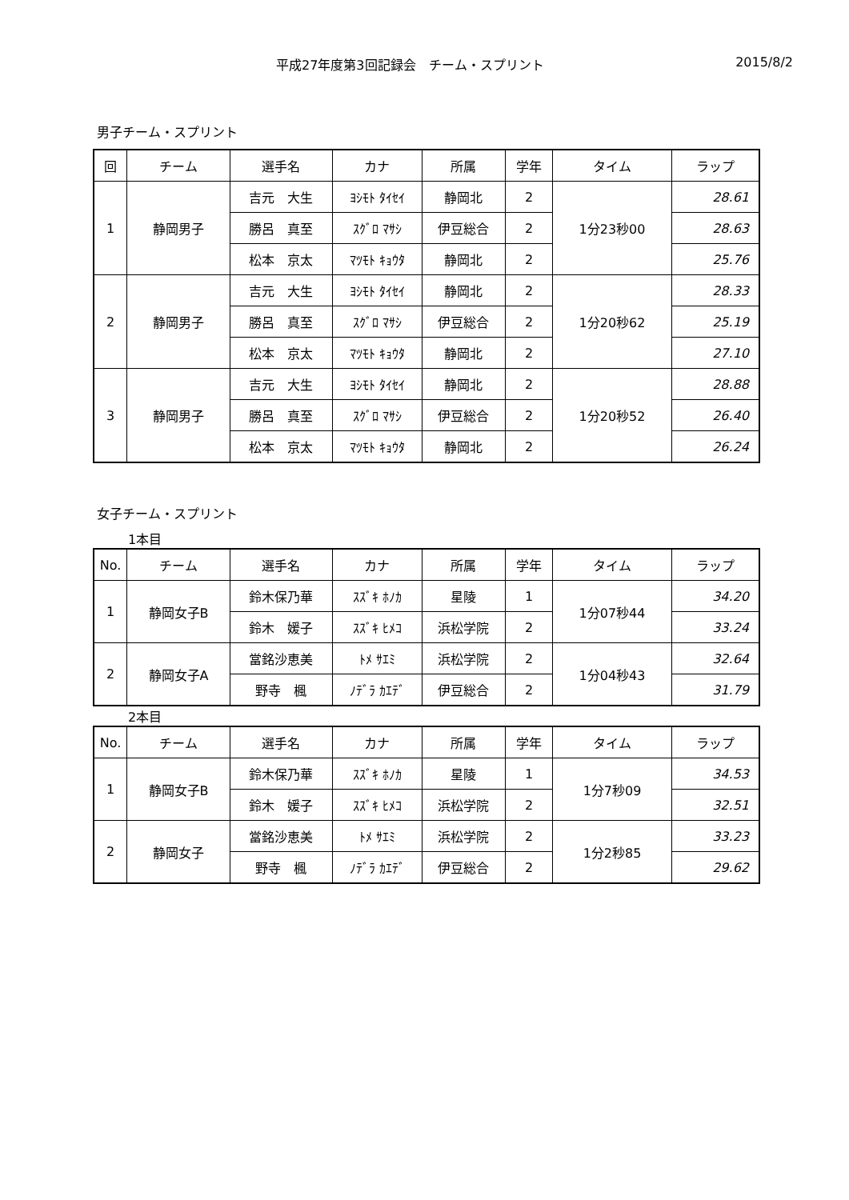平成27年度第3回記録会　チーム・スプリント
2015/8/2
男子チーム・スプリント
| 回 | チーム | 選手名 | カナ | 所属 | 学年 | タイム | ラップ |
| --- | --- | --- | --- | --- | --- | --- | --- |
| 1 | 静岡男子 | 吉元 大生 | ﾖｼﾓﾄ ﾀｲｾｲ | 静岡北 | 2 | 1分23秒00 | 28.61 |
| | | 勝呂 真至 | ｽｸﾞﾛ ﾏｻｼ | 伊豆総合 | 2 | | 28.63 |
| | | 松本 京太 | ﾏﾂﾓﾄ ｷｮｳﾀ | 静岡北 | 2 | | 25.76 |
| 2 | 静岡男子 | 吉元 大生 | ﾖｼﾓﾄ ﾀｲｾｲ | 静岡北 | 2 | 1分20秒62 | 28.33 |
| | | 勝呂 真至 | ｽｸﾞﾛ ﾏｻｼ | 伊豆総合 | 2 | | 25.19 |
| | | 松本 京太 | ﾏﾂﾓﾄ ｷｮｳﾀ | 静岡北 | 2 | | 27.10 |
| 3 | 静岡男子 | 吉元 大生 | ﾖｼﾓﾄ ﾀｲｾｲ | 静岡北 | 2 | 1分20秒52 | 28.88 |
| | | 勝呂 真至 | ｽｸﾞﾛ ﾏｻｼ | 伊豆総合 | 2 | | 26.40 |
| | | 松本 京太 | ﾏﾂﾓﾄ ｷｮｳﾀ | 静岡北 | 2 | | 26.24 |
女子チーム・スプリント
1本目
| No. | チーム | 選手名 | カナ | 所属 | 学年 | タイム | ラップ |
| --- | --- | --- | --- | --- | --- | --- | --- |
| 1 | 静岡女子B | 鈴木保乃華 | ｽｽﾞｷ ﾎﾉｶ | 星陵 | 1 | 1分07秒44 | 34.20 |
| | | 鈴木 媛子 | ｽｽﾞｷ ﾋﾒｺ | 浜松学院 | 2 | | 33.24 |
| 2 | 静岡女子A | 當銘沙恵美 | ﾄﾒ ｻｴﾐ | 浜松学院 | 2 | 1分04秒43 | 32.64 |
| | | 野寺 楓 | ﾉﾃﾞﾗ ｶｴﾃﾞ | 伊豆総合 | 2 | | 31.79 |
2本目
| No. | チーム | 選手名 | カナ | 所属 | 学年 | タイム | ラップ |
| --- | --- | --- | --- | --- | --- | --- | --- |
| 1 | 静岡女子B | 鈴木保乃華 | ｽｽﾞｷ ﾎﾉｶ | 星陵 | 1 | 1分7秒09 | 34.53 |
| | | 鈴木 媛子 | ｽｽﾞｷ ﾋﾒｺ | 浜松学院 | 2 | | 32.51 |
| 2 | 静岡女子 | 當銘沙恵美 | ﾄﾒ ｻｴﾐ | 浜松学院 | 2 | 1分2秒85 | 33.23 |
| | | 野寺 楓 | ﾉﾃﾞﾗ ｶｴﾃﾞ | 伊豆総合 | 2 | | 29.62 |